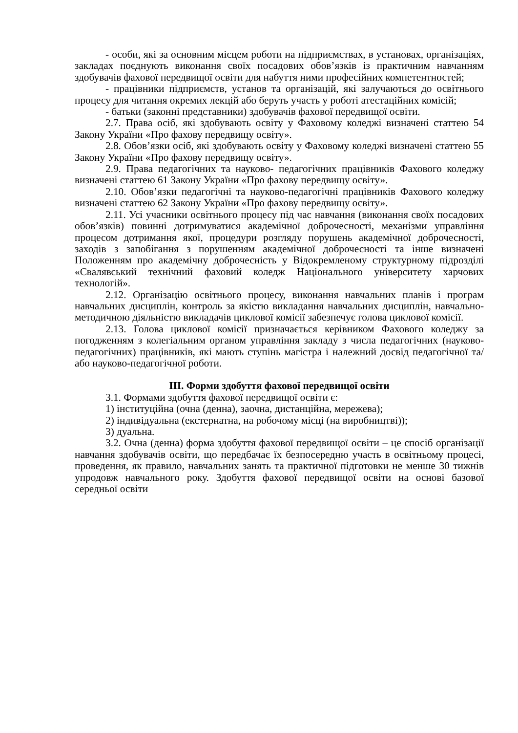- особи, які за основним місцем роботи на підприємствах, в установах, організаціях, закладах поєднують виконання своїх посадових обов’язків із практичним навчанням здобувачів фахової передвищої освіти для набуття ними професійних компетентностей;
- працівники підприємств, установ та організацій, які залучаються до освітнього процесу для читання окремих лекцій або беруть участь у роботі атестаційних комісій;
- батьки (законні представники) здобувачів фахової передвищої освіти.
2.7. Права осіб, які здобувають освіту у Фаховому коледжі визначені статтею 54 Закону України «Про фахову передвищу освіту».
2.8. Обов’язки осіб, які здобувають освіту у Фаховому коледжі визначені статтею 55 Закону України «Про фахову передвищу освіту».
2.9. Права педагогічних та науково- педагогічних працівників Фахового коледжу визначені статтею 61 Закону України «Про фахову передвищу освіту».
2.10. Обов’язки педагогічні та науково-педагогічні працівників Фахового коледжу визначені статтею 62 Закону України «Про фахову передвищу освіту».
2.11. Усі учасники освітнього процесу під час навчання (виконання своїх посадових обов’язків) повинні дотримуватися академічної доброчесності, механізми управління процесом дотримання якої, процедури розгляду порушень академічної доброчесності, заходів з запобігання з порушенням академічної доброчесності та інше визначені Положенням про академічну доброчесність у Відокремленому структурному підрозділі «Свалявський технічний фаховий коледж Національного університету харчових технологій».
2.12. Організацію освітнього процесу, виконання навчальних планів і програм навчальних дисциплін, контроль за якістю викладання навчальних дисциплін, навчально-методичною діяльністю викладачів циклової комісії забезпечує голова циклової комісії.
2.13. Голова циклової комісії призначається керівником Фахового коледжу за погодженням з колегіальним органом управління закладу з числа педагогічних (науково-педагогічних) працівників, які мають ступінь магістра і належний досвід педагогічної та/або науково-педагогічної роботи.
ІІІ. Форми здобуття фахової передвищої освіти
3.1. Формами здобуття фахової передвищої освіти є:
1) інституційна (очна (денна), заочна, дистанційна, мережева);
2) індивідуальна (екстернатна, на робочому місці (на виробництві));
3) дуальна.
3.2. Очна (денна) форма здобуття фахової передвищої освіти – це спосіб організації навчання здобувачів освіти, що передбачає їх безпосередню участь в освітньому процесі, проведення, як правило, навчальних занять та практичної підготовки не менше 30 тижнів упродовж навчального року. Здобуття фахової передвищої освіти на основі базової середньої освіти